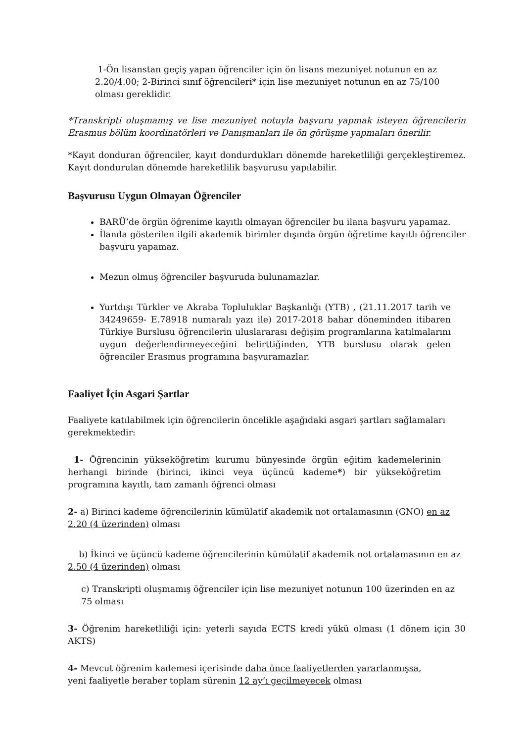1-Ön lisanstan geçiş yapan öğrenciler için ön lisans mezuniyet notunun en az 2.20/4.00; 2-Birinci sınıf öğrencileri* için lise mezuniyet notunun en az 75/100 olması gereklidir.
*Transkripti oluşmamış ve lise mezuniyet notuyla başvuru yapmak isteyen öğrencilerin Erasmus bölüm koordinatörleri ve Danışmanları ile ön görüşme yapmaları önerilir.
*Kayıt donduran öğrenciler, kayıt dondurdukları dönemde hareketliliği gerçekleştiremez. Kayıt dondurulan dönemde hareketlilik başvurusu yapılabilir.
Başvurusu Uygun Olmayan Öğrenciler
BARÜ’de örgün öğrenime kayıtlı olmayan öğrenciler bu ilana başvuru yapamaz.
İlanda gösterilen ilgili akademik birimler dışında örgün öğretime kayıtlı öğrenciler başvuru yapamaz.
Mezun olmuş öğrenciler başvuruda bulunamazlar.
Yurtdışı Türkler ve Akraba Topluluklar Başkanlığı (YTB) , (21.11.2017 tarih ve 34249659- E.78918 numaralı yazı ile) 2017-2018 bahar döneminden itibaren Türkiye Burslusu öğrencilerin uluslararası değişim programlarına katılmalarını uygun değerlendirmeyeceğini belirttiğinden, YTB burslusu olarak gelen öğrenciler Erasmus programına başvuramazlar.
Faaliyet İçin Asgari Şartlar
Faaliyete katılabilmek için öğrencilerin öncelikle aşağıdaki asgari şartları sağlamaları gerekmektedir:
1- Öğrencinin yükseköğretim kurumu bünyesinde örgün eğitim kademelerinin herhangi birinde (birinci, ikinci veya üçüncü kademe*) bir yükseköğretim programına kayıtlı, tam zamanlı öğrenci olması
2- a) Birinci kademe öğrencilerinin kümülatif akademik not ortalamasının (GNO) en az 2.20 (4 üzerinden) olması
b) İkinci ve üçüncü kademe öğrencilerinin kümülatif akademik not ortalamasının en az 2.50 (4 üzerinden) olması
c) Transkripti oluşmamış öğrenciler için lise mezuniyet notunun 100 üzerinden en az 75 olması
3- Öğrenim hareketliliği için: yeterli sayıda ECTS kredi yükü olması (1 dönem için 30 AKTS)
4- Mevcut öğrenim kademesi içerisinde daha önce faaliyetlerden yararlanmışsa,
yeni faaliyetle beraber toplam sürenin 12 ay’ı geçilmeyecek olması